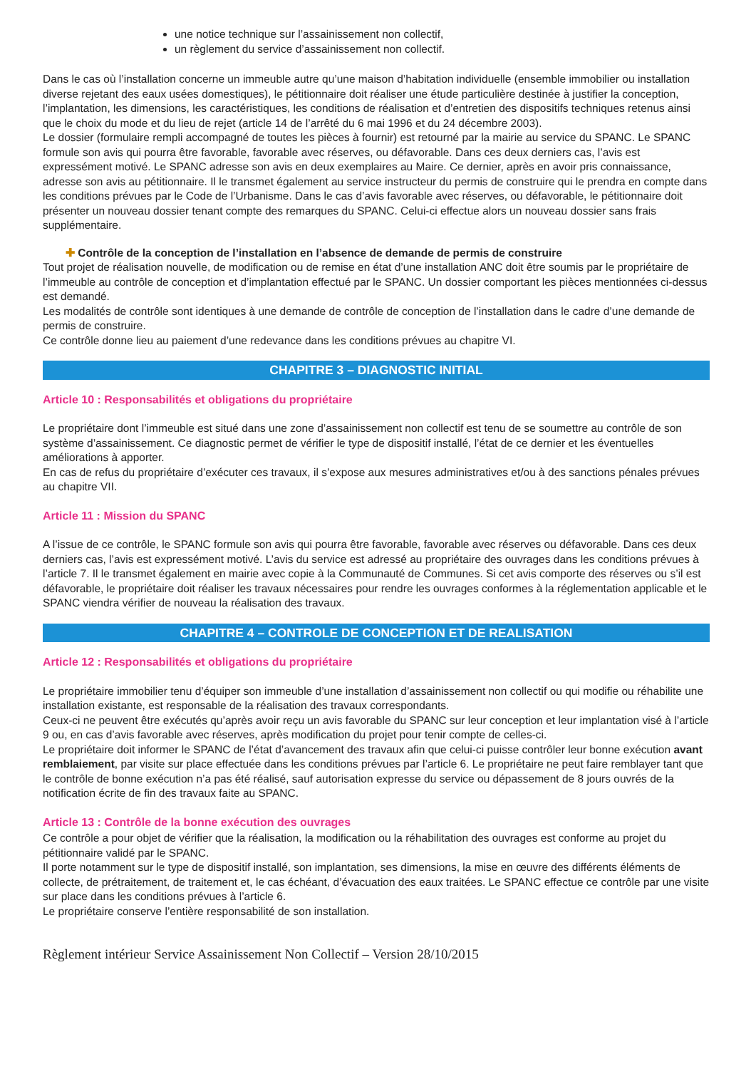une notice technique sur l’assainissement non collectif,
un règlement du service d’assainissement non collectif.
Dans le cas où l’installation concerne un immeuble autre qu’une maison d’habitation individuelle (ensemble immobilier ou installation diverse rejetant des eaux usées domestiques), le pétitionnaire doit réaliser une étude particulière destinée à justifier la conception, l’implantation, les dimensions, les caractéristiques, les conditions de réalisation et d’entretien des dispositifs techniques retenus ainsi que le choix du mode et du lieu de rejet (article 14 de l’arrêté du 6 mai 1996 et du 24 décembre 2003).
Le dossier (formulaire rempli accompagné de toutes les pièces à fournir) est retourné par la mairie au service du SPANC. Le SPANC formule son avis qui pourra être favorable, favorable avec réserves, ou défavorable. Dans ces deux derniers cas, l’avis est expressément motivé. Le SPANC adresse son avis en deux exemplaires au Maire. Ce dernier, après en avoir pris connaissance, adresse son avis au pétitionnaire. Il le transmet également au service instructeur du permis de construire qui le prendra en compte dans les conditions prévues par le Code de l’Urbanisme. Dans le cas d’avis favorable avec réserves, ou défavorable, le pétitionnaire doit présenter un nouveau dossier tenant compte des remarques du SPANC. Celui-ci effectue alors un nouveau dossier sans frais supplémentaire.
✚ Contrôle de la conception de l’installation en l’absence de demande de permis de construire
Tout projet de réalisation nouvelle, de modification ou de remise en état d’une installation ANC doit être soumis par le propriétaire de l’immeuble au contrôle de conception et d’implantation effectué par le SPANC. Un dossier comportant les pièces mentionnées ci-dessus est demandé.
Les modalités de contrôle sont identiques à une demande de contrôle de conception de l’installation dans le cadre d’une demande de permis de construire.
Ce contrôle donne lieu au paiement d’une redevance dans les conditions prévues au chapitre VI.
CHAPITRE 3 – DIAGNOSTIC INITIAL
Article 10 : Responsabilités et obligations du propriétaire
Le propriétaire dont l’immeuble est situé dans une zone d’assainissement non collectif est tenu de se soumettre au contrôle de son système d’assainissement. Ce diagnostic permet de vérifier le type de dispositif installé, l’état de ce dernier et les éventuelles améliorations à apporter.
En cas de refus du propriétaire d’exécuter ces travaux, il s’expose aux mesures administratives et/ou à des sanctions pénales prévues au chapitre VII.
Article 11 : Mission du SPANC
A l’issue de ce contrôle, le SPANC formule son avis qui pourra être favorable, favorable avec réserves ou défavorable. Dans ces deux derniers cas, l’avis est expressément motivé. L’avis du service est adressé au propriétaire des ouvrages dans les conditions prévues à l’article 7. Il le transmet également en mairie avec copie à la Communauté de Communes. Si cet avis comporte des réserves ou s’il est défavorable, le propriétaire doit réaliser les travaux nécessaires pour rendre les ouvrages conformes à la réglementation applicable et le SPANC viendra vérifier de nouveau la réalisation des travaux.
CHAPITRE 4 – CONTROLE DE CONCEPTION ET DE REALISATION
Article 12 : Responsabilités et obligations du propriétaire
Le propriétaire immobilier tenu d’équiper son immeuble d’une installation d’assainissement non collectif ou qui modifie ou réhabilite une installation existante, est responsable de la réalisation des travaux correspondants.
Ceux-ci ne peuvent être exécutés qu’après avoir reçu un avis favorable du SPANC sur leur conception et leur implantation visé à l’article 9 ou, en cas d’avis favorable avec réserves, après modification du projet pour tenir compte de celles-ci.
Le propriétaire doit informer le SPANC de l’état d’avancement des travaux afin que celui-ci puisse contrôler leur bonne exécution avant remblaiement, par visite sur place effectuée dans les conditions prévues par l’article 6. Le propriétaire ne peut faire remblayer tant que le contrôle de bonne exécution n’a pas été réalisé, sauf autorisation expresse du service ou dépassement de 8 jours ouvrés de la notification écrite de fin des travaux faite au SPANC.
Article 13 : Contrôle de la bonne exécution des ouvrages
Ce contrôle a pour objet de vérifier que la réalisation, la modification ou la réhabilitation des ouvrages est conforme au projet du pétitionnaire validé par le SPANC.
Il porte notamment sur le type de dispositif installé, son implantation, ses dimensions, la mise en œuvre des différents éléments de collecte, de prétraitement, de traitement et, le cas échéant, d’évacuation des eaux traitées. Le SPANC effectue ce contrôle par une visite sur place dans les conditions prévues à l’article 6.
Le propriétaire conserve l’entière responsabilité de son installation.
Règlement intérieur Service Assainissement Non Collectif – Version 28/10/2015